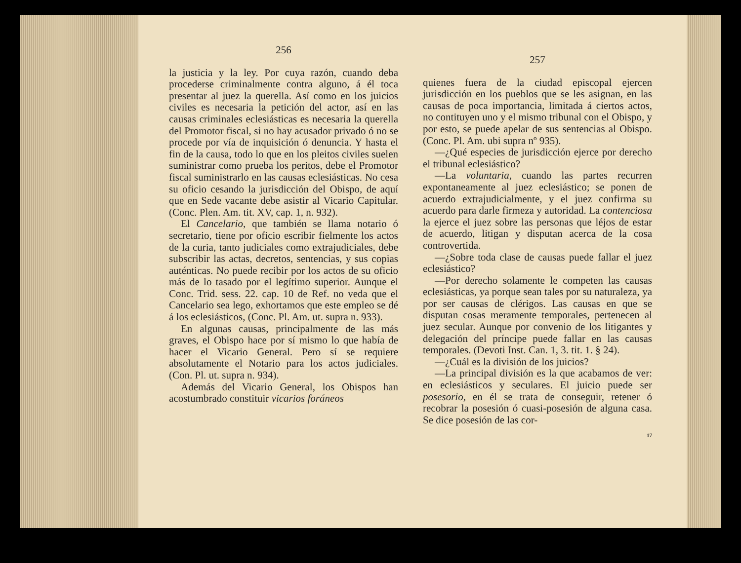256
la justicia y la ley. Por cuya razón, cuando deba procederse criminalmente contra alguno, á él toca presentar al juez la querella. Así como en los juicios civiles es necesaria la petición del actor, así en las causas criminales eclesiásticas es necesaria la querella del Promotor fiscal, si no hay acusador privado ó no se procede por vía de inquisición ó denuncia. Y hasta el fin de la causa, todo lo que en los pleitos civiles suelen suministrar como prueba los peritos, debe el Promotor fiscal suministrarlo en las causas eclesiásticas. No cesa su oficio cesando la jurisdicción del Obispo, de aquí que en Sede vacante debe asistir al Vicario Capitular. (Conc. Plen. Am. tit. XV, cap. 1, n. 932).
El Cancelario, que también se llama notario ó secretario, tiene por oficio escribir fielmente los actos de la curia, tanto judiciales como extrajudiciales, debe subscribir las actas, decretos, sentencias, y sus copias auténticas. No puede recibir por los actos de su oficio más de lo tasado por el legítimo superior. Aunque el Conc. Trid. sess. 22. cap. 10 de Ref. no veda que el Cancelario sea lego, exhortamos que este empleo se dé á los eclesiásticos, (Conc. Pl. Am. ut. supra n. 933).
En algunas causas, principalmente de las más graves, el Obispo hace por sí mismo lo que había de hacer el Vicario General. Pero sí se requiere absolutamente el Notario para los actos judiciales. (Con. Pl. ut. supra n. 934).
Además del Vicario General, los Obispos han acostumbrado constituir vicarios foráneos
257
quienes fuera de la ciudad episcopal ejercen jurisdicción en los pueblos que se les asignan, en las causas de poca importancia, limitada á ciertos actos, no contituyen uno y el mismo tribunal con el Obispo, y por esto, se puede apelar de sus sentencias al Obispo. (Conc. Pl. Am. ubi supra nº 935).
—¿Qué especies de jurisdicción ejerce por derecho el tribunal eclesiástico?
—La voluntaria, cuando las partes recurren expontaneamente al juez eclesiástico; se ponen de acuerdo extrajudicialmente, y el juez confirma su acuerdo para darle firmeza y autoridad. La contenciosa la ejerce el juez sobre las personas que léjos de estar de acuerdo, litigan y disputan acerca de la cosa controvertida.
—¿Sobre toda clase de causas puede fallar el juez eclesiástico?
—Por derecho solamente le competen las causas eclesiásticas, ya porque sean tales por su naturaleza, ya por ser causas de clérigos. Las causas en que se disputan cosas meramente temporales, pertenecen al juez secular. Aunque por convenio de los litigantes y delegación del príncipe puede fallar en las causas temporales. (Devoti Inst. Can. 1, 3. tit. 1. § 24).
—¿Cuál es la división de los juicios?
—La principal división es la que acabamos de ver: en eclesiásticos y seculares. El juicio puede ser posesorio, en él se trata de conseguir, retener ó recobrar la posesión ó cuasi-posesión de alguna casa. Se dice posesión de las cor-
17